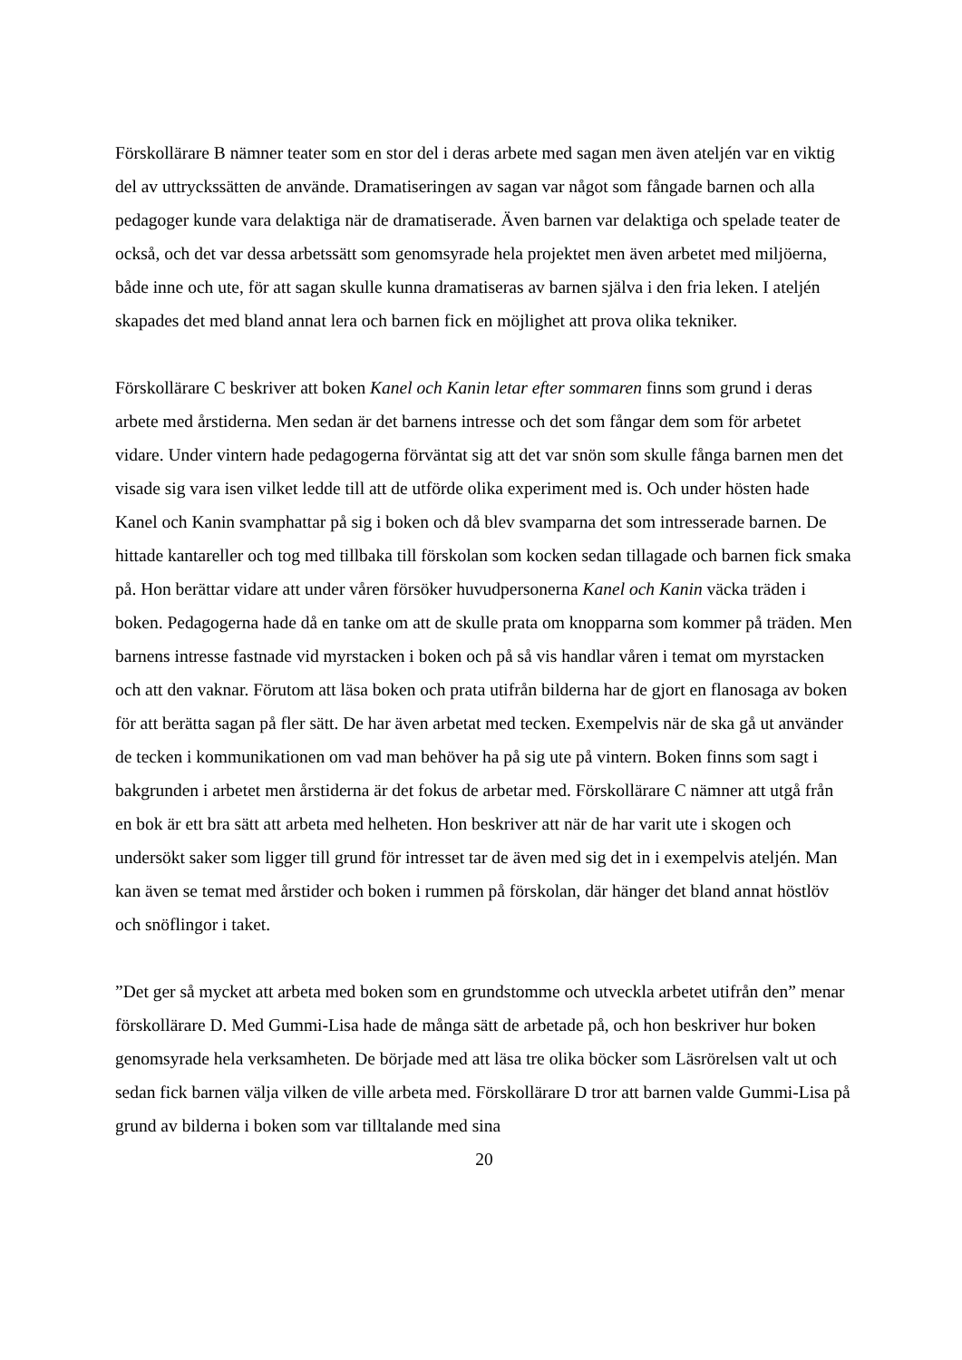Förskollärare B nämner teater som en stor del i deras arbete med sagan men även ateljén var en viktig del av uttryckssätten de använde. Dramatiseringen av sagan var något som fångade barnen och alla pedagoger kunde vara delaktiga när de dramatiserade. Även barnen var delaktiga och spelade teater de också, och det var dessa arbetssätt som genomsyrade hela projektet men även arbetet med miljöerna, både inne och ute, för att sagan skulle kunna dramatiseras av barnen själva i den fria leken. I ateljén skapades det med bland annat lera och barnen fick en möjlighet att prova olika tekniker.
Förskollärare C beskriver att boken Kanel och Kanin letar efter sommaren finns som grund i deras arbete med årstiderna. Men sedan är det barnens intresse och det som fångar dem som för arbetet vidare. Under vintern hade pedagogerna förväntat sig att det var snön som skulle fånga barnen men det visade sig vara isen vilket ledde till att de utförde olika experiment med is. Och under hösten hade Kanel och Kanin svamphattar på sig i boken och då blev svamparna det som intresserade barnen. De hittade kantareller och tog med tillbaka till förskolan som kocken sedan tillagade och barnen fick smaka på. Hon berättar vidare att under våren försöker huvudpersonerna Kanel och Kanin väcka träden i boken. Pedagogerna hade då en tanke om att de skulle prata om knopparna som kommer på träden. Men barnens intresse fastnade vid myrstacken i boken och på så vis handlar våren i temat om myrstacken och att den vaknar. Förutom att läsa boken och prata utifrån bilderna har de gjort en flanosaga av boken för att berätta sagan på fler sätt. De har även arbetat med tecken. Exempelvis när de ska gå ut använder de tecken i kommunikationen om vad man behöver ha på sig ute på vintern. Boken finns som sagt i bakgrunden i arbetet men årstiderna är det fokus de arbetar med. Förskollärare C nämner att utgå från en bok är ett bra sätt att arbeta med helheten. Hon beskriver att när de har varit ute i skogen och undersökt saker som ligger till grund för intresset tar de även med sig det in i exempelvis ateljén. Man kan även se temat med årstider och boken i rummen på förskolan, där hänger det bland annat höstlöv och snöflingor i taket.
”Det ger så mycket att arbeta med boken som en grundstomme och utveckla arbetet utifrån den” menar förskollärare D. Med Gummi-Lisa hade de många sätt de arbetade på, och hon beskriver hur boken genomsyrade hela verksamheten. De började med att läsa tre olika böcker som Läsrörelsen valt ut och sedan fick barnen välja vilken de ville arbeta med. Förskollärare D tror att barnen valde Gummi-Lisa på grund av bilderna i boken som var tilltalande med sina
20